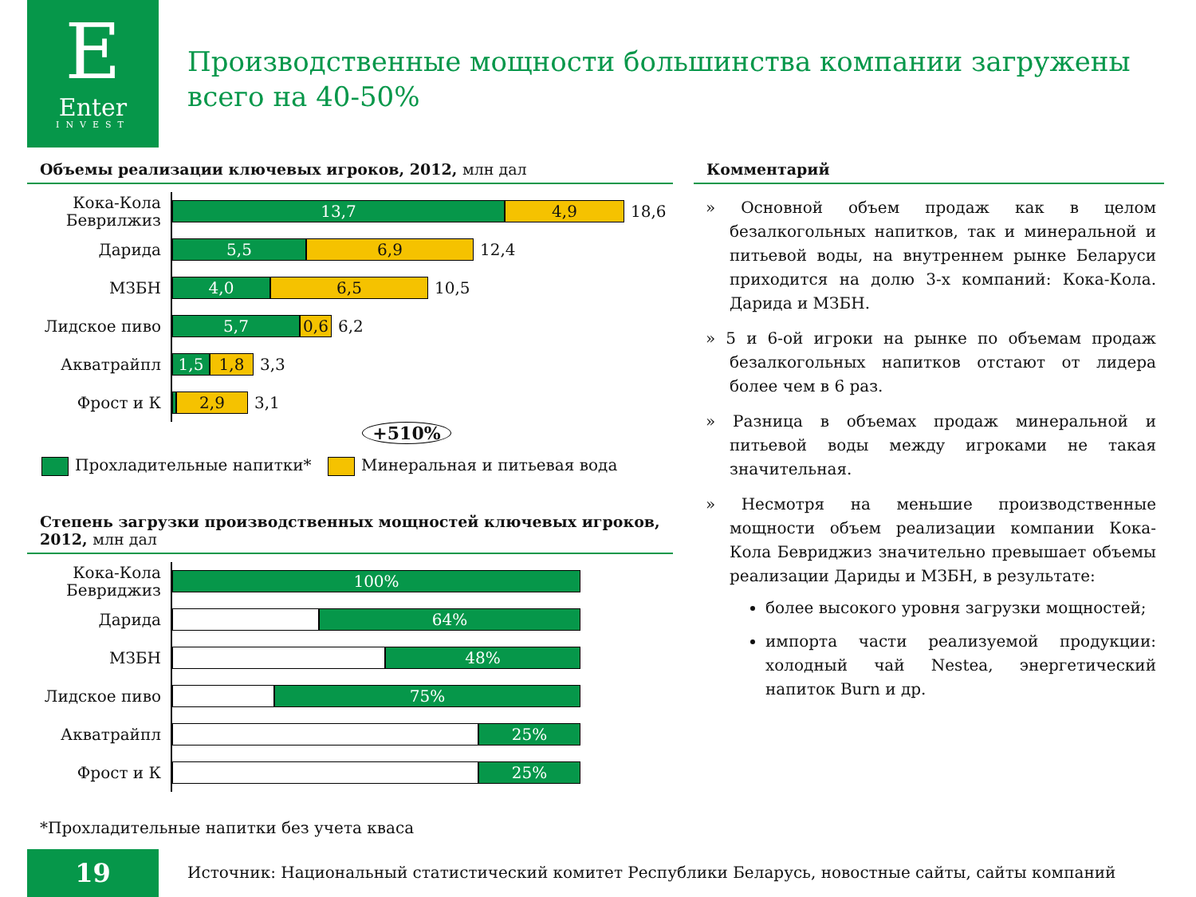E
Enter
INVEST
Производственные мощности большинства компании загружены всего на 40-50%
Объемы реализации ключевых игроков, 2012, млн дал
Кока-Кола Беврилжиз
13,7 4,9
18,6
Дарида
5,5 6,9
12,4
МЗБН
4,0 6,5
10,5
Лидское пиво
5,7 0,6
6,2
Акватрайпл
1,5 1,8
3,3
Фрост и К
2,9
3,1
+510%
Прохладительные напитки* Минеральная и питьевая вода
Степень загрузки производственных мощностей ключевых игроков, 2012, млн дал
Кока-Кола Бевриджиз
100%
Дарида
64%
МЗБН
48%
Лидское пиво
75%
Акватрайпл
25%
Фрост и К
25%
Комментарий
» Основной объем продаж как в целом безалкогольных напитков, так и минеральной и питьевой воды, на внутреннем рынке Беларуси приходится на долю 3-х компаний: Кока-Кола. Дарида и МЗБН.
» 5 и 6-ой игроки на рынке по объемам продаж безалкогольных напитков отстают от лидера более чем в 6 раз.
» Разница в объемах продаж минеральной и питьевой воды между игроками не такая значительная.
» Несмотря на меньшие производственные мощности объем реализации компании Кока-Кола Бевриджиз значительно превышает объемы реализации Дариды и МЗБН, в результате:
более высокого уровня загрузки мощностей;
импорта части реализуемой продукции: холодный чай Nestea, энергетический напиток Burn и др.
*Прохладительные напитки без учета кваса
19
Источник: Национальный статистический комитет Республики Беларусь, новостные сайты, сайты компаний